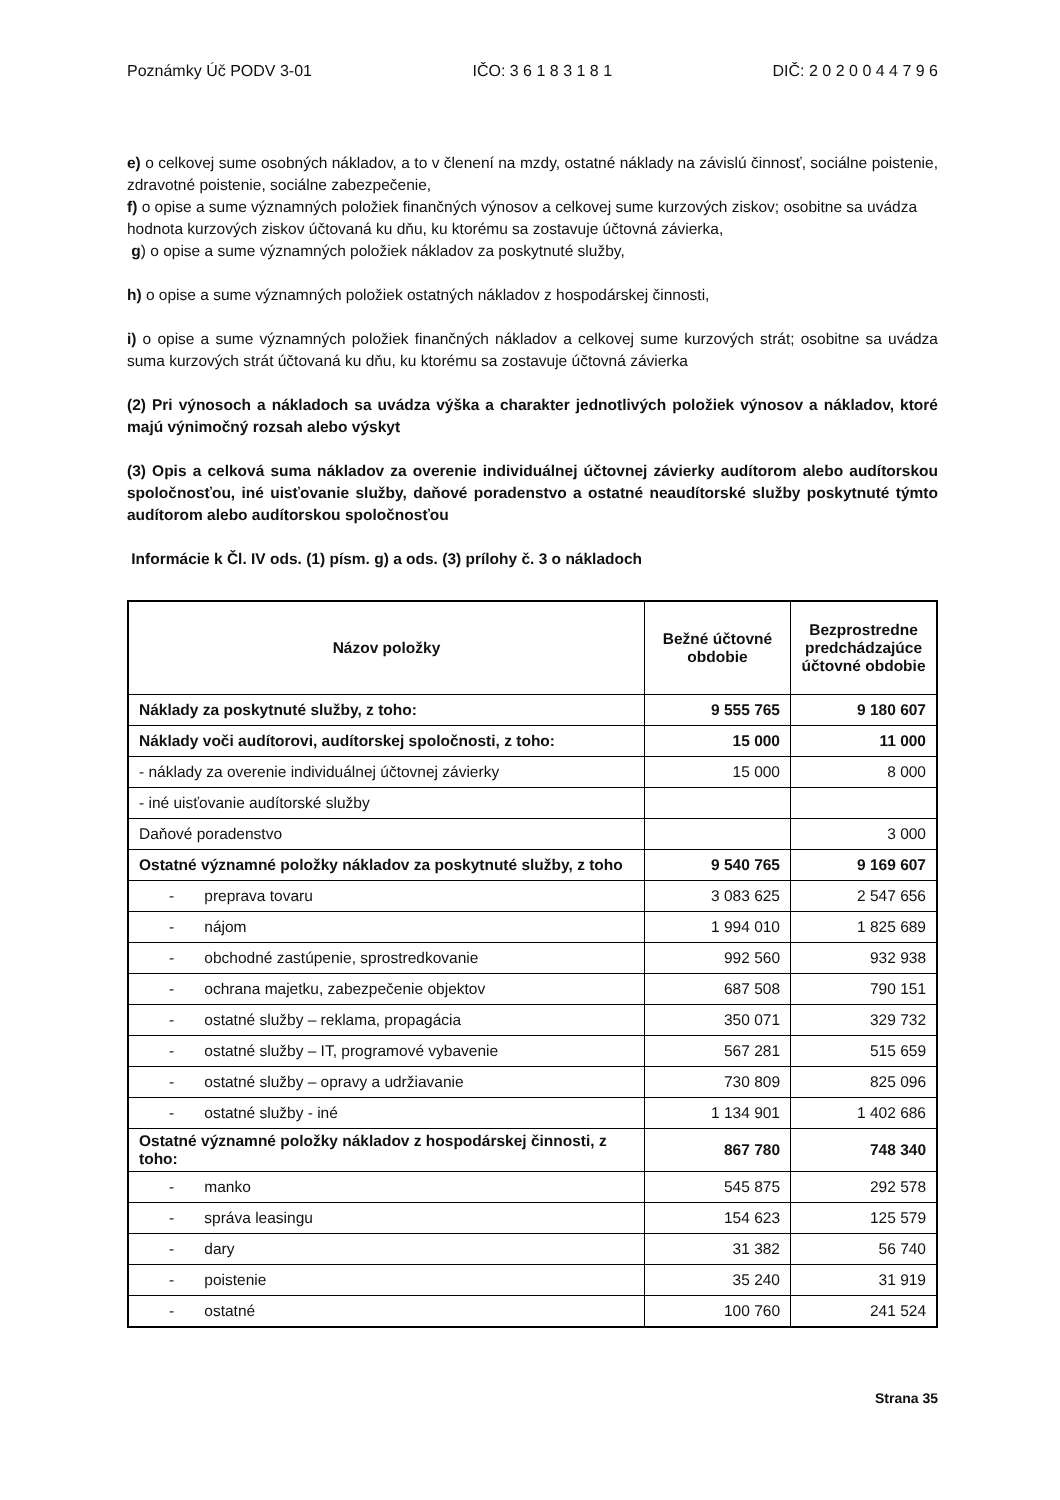Poznámky Úč PODV 3-01 IČO: 3 6 1 8 3 1 8 1 DIČ: 2 0 2 0 0 4 4 7 9 6
e) o celkovej sume osobných nákladov, a to v členení na mzdy, ostatné náklady na závislú činnosť, sociálne poistenie, zdravotné poistenie, sociálne zabezpečenie,
f) o opise a sume významných položiek finančných výnosov a celkovej sume kurzových ziskov; osobitne sa uvádza hodnota kurzových ziskov účtovaná ku dňu, ku ktorému sa zostavuje účtovná závierka,
g) o opise a sume významných položiek nákladov za poskytnuté služby,
h) o opise a sume významných položiek ostatných nákladov z hospodárskej činnosti,
i) o opise a sume významných položiek finančných nákladov a celkovej sume kurzových strát; osobitne sa uvádza suma kurzových strát účtovaná ku dňu, ku ktorému sa zostavuje účtovná závierka
(2) Pri výnosoch a nákladoch sa uvádza výška a charakter jednotlivých položiek výnosov a nákladov, ktoré majú výnimočný rozsah alebo výskyt
(3) Opis a celková suma nákladov za overenie individuálnej účtovnej závierky audítorom alebo audítorskou spoločnosťou, iné uisťovanie služby, daňové poradenstvo a ostatné neaudítorské služby poskytnuté týmto audítorom alebo audítorskou spoločnosťou
Informácie k Čl. IV ods. (1) písm. g) a ods. (3) prílohy č. 3 o nákladoch
| Názov položky | Bežné účtovné obdobie | Bezprostredne predchádzajúce účtovné obdobie |
| --- | --- | --- |
| Náklady za poskytnuté služby, z toho: | 9 555 765 | 9 180 607 |
| Náklady voči audítorovi, audítorskej spoločnosti, z toho: | 15 000 | 11 000 |
| - náklady za overenie individuálnej účtovnej závierky | 15 000 | 8 000 |
| - iné uisťovanie audítorské služby | | |
| Daňové poradenstvo | | 3 000 |
| Ostatné významné položky nákladov za poskytnuté služby, z toho | 9 540 765 | 9 169 607 |
| - preprava tovaru | 3 083 625 | 2 547 656 |
| - nájom | 1 994 010 | 1 825 689 |
| - obchodné zastúpenie, sprostredkovanie | 992 560 | 932 938 |
| - ochrana majetku, zabezpečenie objektov | 687 508 | 790 151 |
| - ostatné služby – reklama, propagácia | 350 071 | 329 732 |
| - ostatné služby – IT, programové vybavenie | 567 281 | 515 659 |
| - ostatné služby – opravy a udržiavanie | 730 809 | 825 096 |
| - ostatné služby - iné | 1 134 901 | 1 402 686 |
| Ostatné významné položky nákladov z hospodárskej činnosti, z toho: | 867 780 | 748 340 |
| - manko | 545 875 | 292 578 |
| - správa leasingu | 154 623 | 125 579 |
| - dary | 31 382 | 56 740 |
| - poistenie | 35 240 | 31 919 |
| - ostatné | 100 760 | 241 524 |
Strana 35